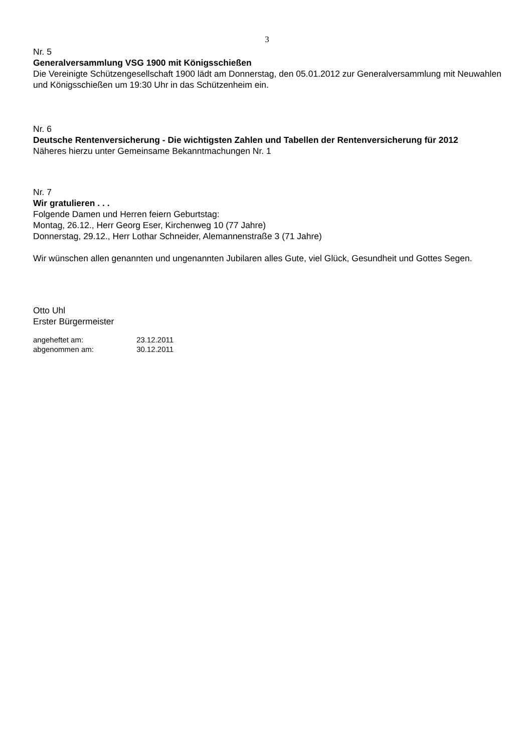3
Nr. 5
Generalversammlung VSG 1900 mit Königsschießen
Die Vereinigte Schützengesellschaft 1900 lädt am Donnerstag, den 05.01.2012 zur Generalversammlung mit Neuwahlen und Königsschießen um 19:30 Uhr in das Schützenheim ein.
Nr. 6
Deutsche Rentenversicherung - Die wichtigsten Zahlen und Tabellen der Rentenversicherung für 2012
Näheres hierzu unter Gemeinsame Bekanntmachungen Nr. 1
Nr. 7
Wir gratulieren . . .
Folgende Damen und Herren feiern Geburtstag:
Montag, 26.12., Herr Georg Eser, Kirchenweg 10 (77 Jahre)
Donnerstag, 29.12., Herr Lothar Schneider, Alemannenstraße 3 (71 Jahre)
Wir wünschen allen genannten und ungenannten Jubilaren alles Gute, viel Glück, Gesundheit und Gottes Segen.
Otto Uhl
Erster Bürgermeister
angeheftet am: 23.12.2011
abgenommen am: 30.12.2011